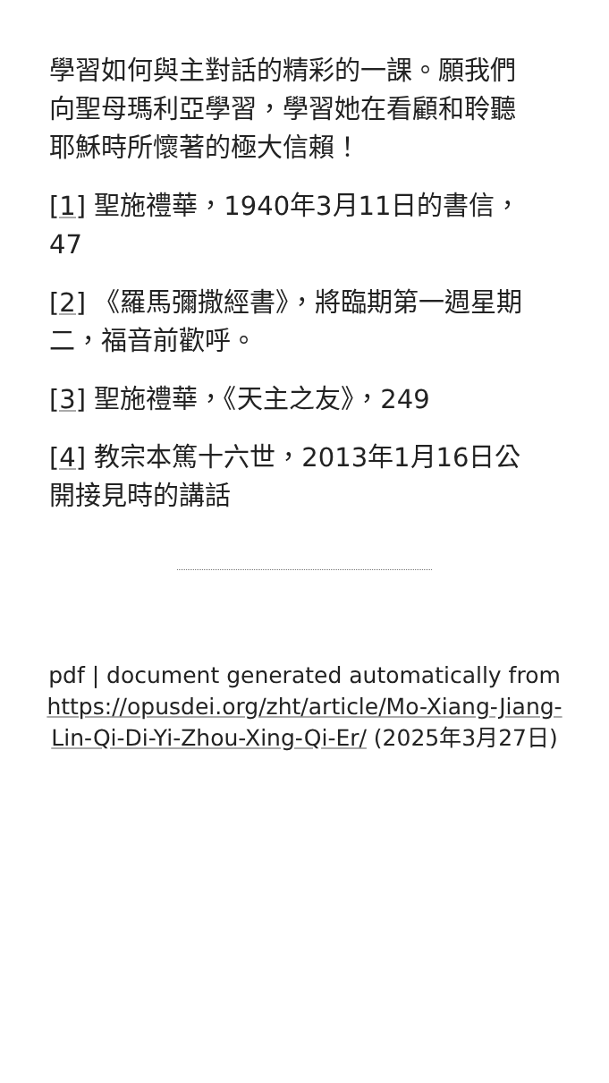學習如何與主對話的精彩的一課。願我們向聖母瑪利亞學習，學習她在看顧和聆聽耶穌時所懷著的極大信賴！
[1] 聖施禮華，1940年3月11日的書信，47
[2] 《羅馬彌撒經書》，將臨期第一週星期二，福音前歡呼。
[3] 聖施禮華，《天主之友》，249
[4] 教宗本篤十六世，2013年1月16日公開接見時的講話
pdf | document generated automatically from https://opusdei.org/zht/article/Mo-Xiang-Jiang-Lin-Qi-Di-Yi-Zhou-Xing-Qi-Er/ (2025年3月27日)